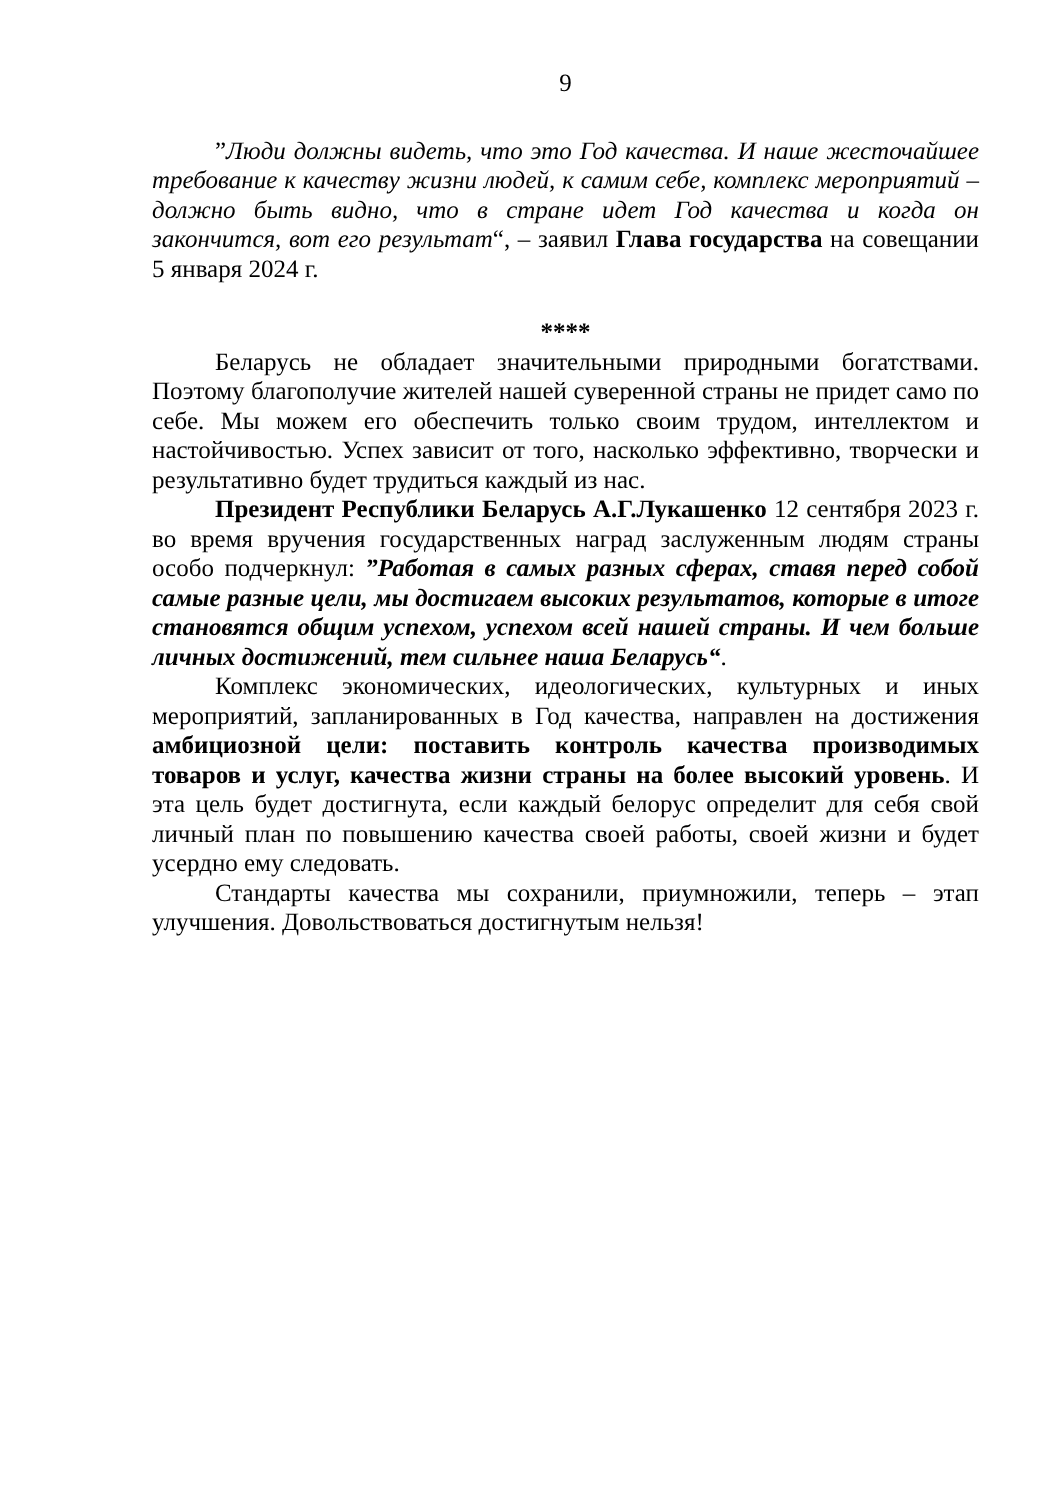9
”Люди должны видеть, что это Год качества. И наше жесточайшее требование к качеству жизни людей, к самим себе, комплекс мероприятий – должно быть видно, что в стране идет Год качества и когда он закончится, вот его результат“, – заявил Глава государства на совещании 5 января 2024 г.
****
Беларусь не обладает значительными природными богатствами. Поэтому благополучие жителей нашей суверенной страны не придет само по себе. Мы можем его обеспечить только своим трудом, интеллектом и настойчивостью. Успех зависит от того, насколько эффективно, творчески и результативно будет трудиться каждый из нас.
Президент Республики Беларусь А.Г.Лукашенко 12 сентября 2023 г. во время вручения государственных наград заслуженным людям страны особо подчеркнул: ”Работая в самых разных сферах, ставя перед собой самые разные цели, мы достигаем высоких результатов, которые в итоге становятся общим успехом, успехом всей нашей страны. И чем больше личных достижений, тем сильнее наша Беларусь“.
Комплекс экономических, идеологических, культурных и иных мероприятий, запланированных в Год качества, направлен на достижения амбициозной цели: поставить контроль качества производимых товаров и услуг, качества жизни страны на более высокий уровень. И эта цель будет достигнута, если каждый белорус определит для себя свой личный план по повышению качества своей работы, своей жизни и будет усердно ему следовать.
Стандарты качества мы сохранили, приумножили, теперь – этап улучшения. Довольствоваться достигнутым нельзя!